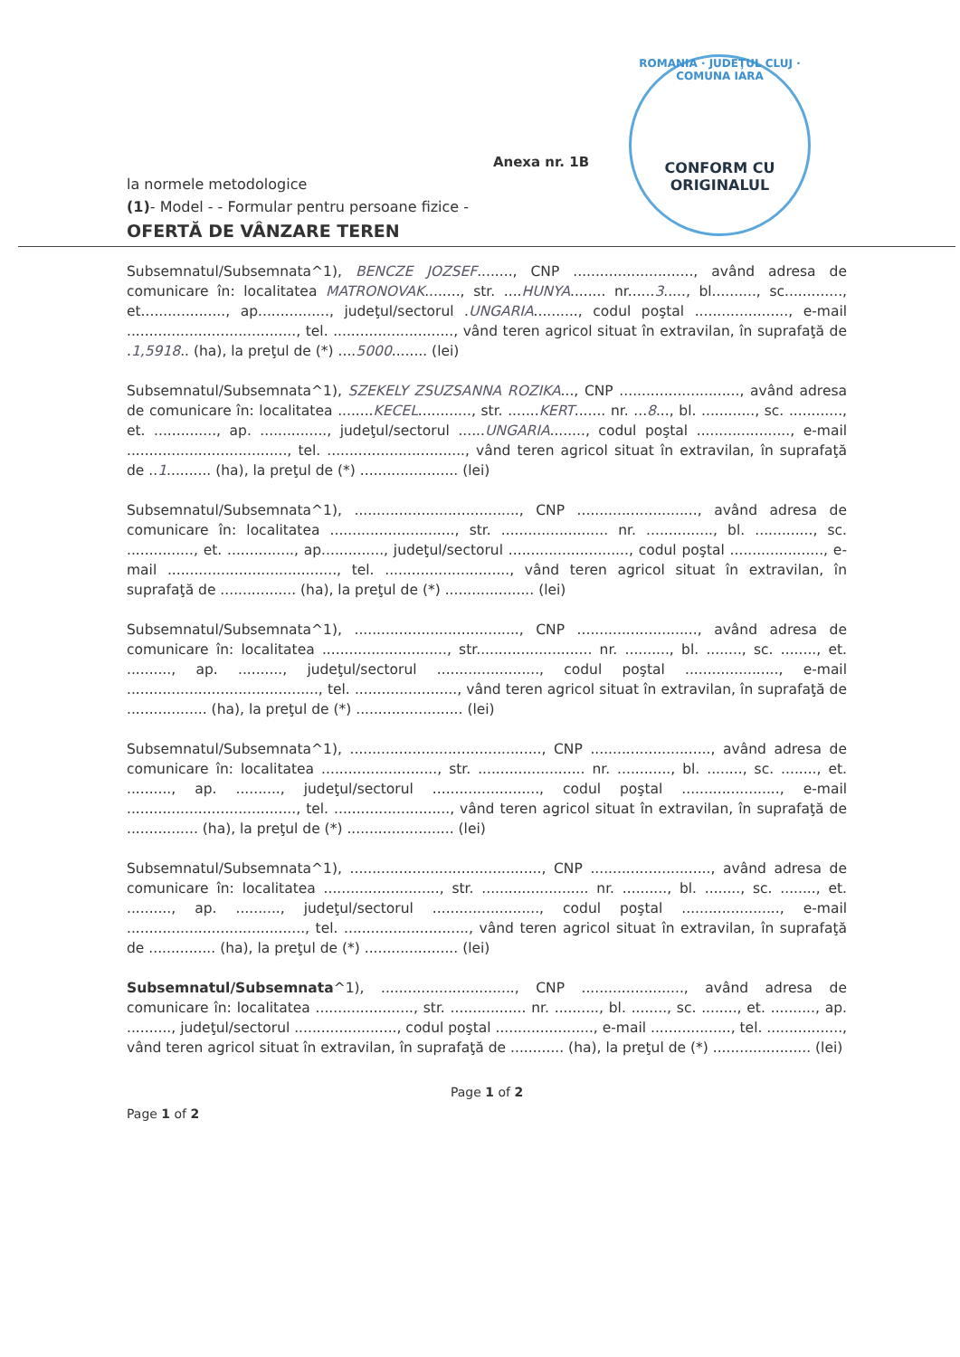ROMANIA · JUDEŢUL CLUJ · COMUNA IARA
CONFORM CU ORIGINALUL
Anexa nr. 1B
la normele metodologice
(1)- Model - - Formular pentru persoane fizice -
OFERTĂ DE VÂNZARE TEREN
Subsemnatul/Subsemnata^1), BENCZE JOZSEF........, CNP ..........................., având adresa de comunicare în: localitatea MATRONOVAK........, str. ....HUNYA........ nr......3....., bl.........., sc............., et..................., ap................, judeţul/sectorul .UNGARIA.........., codul poştal ....................., e-mail ......................................, tel. ..........................., vând teren agricol situat în extravilan, în suprafaţă de .1,5918.. (ha), la preţul de (*) ....5000........ (lei)
Subsemnatul/Subsemnata^1), SZEKELY ZSUZSANNA ROZIKA..., CNP ..........................., având adresa de comunicare în: localitatea ........KECEL............, str. .......KERT....... nr. ...8..., bl. ............, sc. ............, et. .............., ap. ..............., judeţul/sectorul ......UNGARIA........, codul poştal ....................., e-mail ...................................., tel. ..............................., vând teren agricol situat în extravilan, în suprafaţă de ..1.......... (ha), la preţul de (*) ...................... (lei)
Subsemnatul/Subsemnata^1), ....................................., CNP ..........................., având adresa de comunicare în: localitatea ............................, str. ........................ nr. ..............., bl. ............., sc. ..............., et. ..............., ap.............., judeţul/sectorul ..........................., codul poştal ....................., e-mail ......................................, tel. ............................, vând teren agricol situat în extravilan, în suprafaţă de ................. (ha), la preţul de (*) .................... (lei)
Subsemnatul/Subsemnata^1), ....................................., CNP ..........................., având adresa de comunicare în: localitatea ............................, str.......................... nr. .........., bl. ........, sc. ........, et. .........., ap. .........., judeţul/sectorul ......................., codul poştal ....................., e-mail ..........................................., tel. ......................., vând teren agricol situat în extravilan, în suprafaţă de .................. (ha), la preţul de (*) ........................ (lei)
Subsemnatul/Subsemnata^1), ..........................................., CNP ..........................., având adresa de comunicare în: localitatea .........................., str. ........................ nr. ............, bl. ........, sc. ........, et. .........., ap. .........., judeţul/sectorul ........................, codul poştal ......................, e-mail ......................................, tel. .........................., vând teren agricol situat în extravilan, în suprafaţă de ................ (ha), la preţul de (*) ........................ (lei)
Subsemnatul/Subsemnata^1), ..........................................., CNP ..........................., având adresa de comunicare în: localitatea .........................., str. ........................ nr. .........., bl. ........, sc. ........, et. .........., ap. .........., judeţul/sectorul ........................, codul poştal ......................, e-mail ........................................, tel. ............................, vând teren agricol situat în extravilan, în suprafaţă de ............... (ha), la preţul de (*) ..................... (lei)
Subsemnatul/Subsemnata^1), .............................., CNP ......................., având adresa de comunicare în: localitatea ......................, str. ................. nr. .........., bl. ........, sc. ........, et. .........., ap. .........., judeţul/sectorul ......................., codul poştal ......................, e-mail .................., tel. ................., vând teren agricol situat în extravilan, în suprafaţă de ............ (ha), la preţul de (*) ...................... (lei)
Page 1 of 2
Page 1 of 2